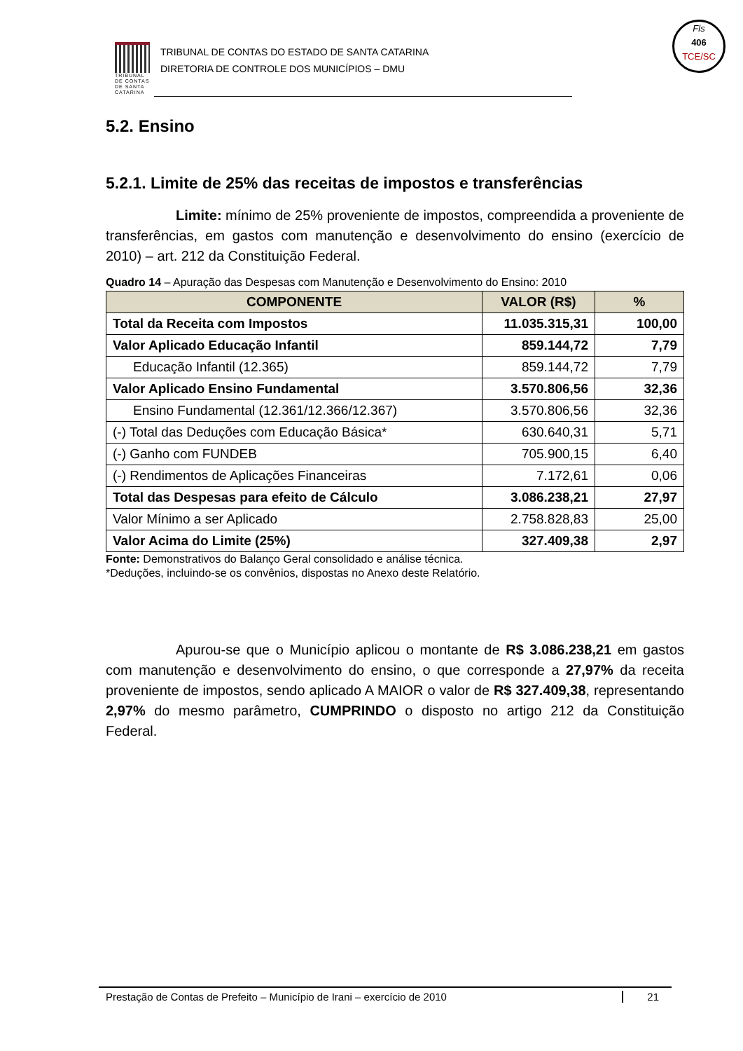TRIBUNAL DE CONTAS DE SANTA CATARINA
TRIBUNAL DE CONTAS DO ESTADO DE SANTA CATARINA
DIRETORIA DE CONTROLE DOS MUNICÍPIOS – DMU
Fls
406
TCE/SC
5.2. Ensino
5.2.1. Limite de 25% das receitas de impostos e transferências
Limite: mínimo de 25% proveniente de impostos, compreendida a proveniente de transferências, em gastos com manutenção e desenvolvimento do ensino (exercício de 2010) – art. 212 da Constituição Federal.
Quadro 14 – Apuração das Despesas com Manutenção e Desenvolvimento do Ensino: 2010
| COMPONENTE | VALOR (R$) | % |
| --- | --- | --- |
| Total da Receita com Impostos | 11.035.315,31 | 100,00 |
| Valor Aplicado Educação Infantil | 859.144,72 | 7,79 |
| Educação Infantil (12.365) | 859.144,72 | 7,79 |
| Valor Aplicado Ensino Fundamental | 3.570.806,56 | 32,36 |
| Ensino Fundamental (12.361/12.366/12.367) | 3.570.806,56 | 32,36 |
| (-) Total das Deduções com Educação Básica* | 630.640,31 | 5,71 |
| (-) Ganho com FUNDEB | 705.900,15 | 6,40 |
| (-) Rendimentos de Aplicações Financeiras | 7.172,61 | 0,06 |
| Total das Despesas para efeito de Cálculo | 3.086.238,21 | 27,97 |
| Valor Mínimo a ser Aplicado | 2.758.828,83 | 25,00 |
| Valor Acima do Limite (25%) | 327.409,38 | 2,97 |
Fonte: Demonstrativos do Balanço Geral consolidado e análise técnica.
*Deduções, incluindo-se os convênios, dispostas no Anexo deste Relatório.
Apurou-se que o Município aplicou o montante de R$ 3.086.238,21 em gastos com manutenção e desenvolvimento do ensino, o que corresponde a 27,97% da receita proveniente de impostos, sendo aplicado A MAIOR o valor de R$ 327.409,38, representando 2,97% do mesmo parâmetro, CUMPRINDO o disposto no artigo 212 da Constituição Federal.
Prestação de Contas de Prefeito – Município de Irani – exercício de 2010 21